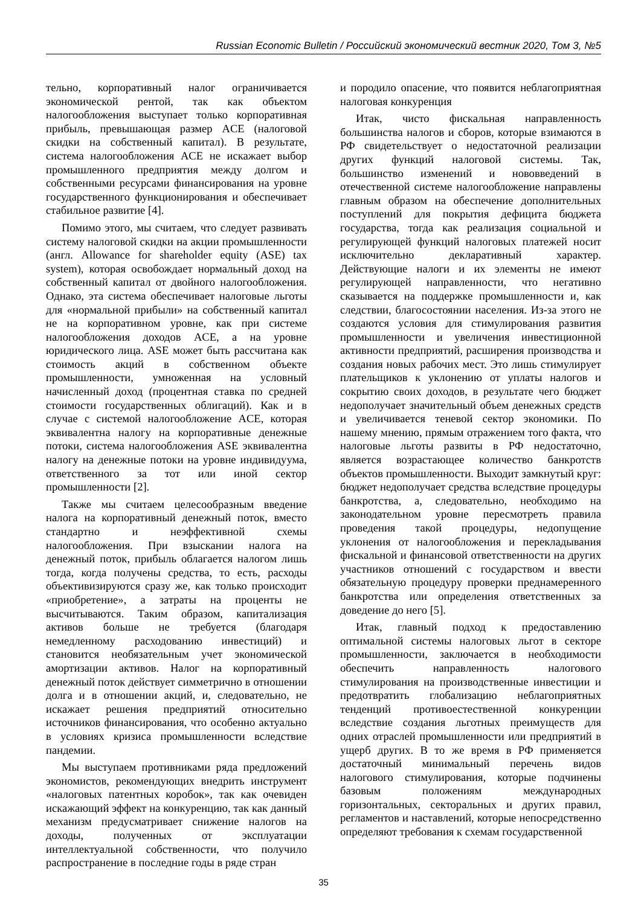Russian Economic Bulletin / Российский экономический вестник 2020, Том 3, №5
тельно, корпоративный налог ограничивается экономической рентой, так как объектом налогообложения выступает только корпоративная прибыль, превышающая размер ACE (налоговой скидки на собственный капитал). В результате, система налогообложения ACE не искажает выбор промышленного предприятия между долгом и собственными ресурсами финансирования на уровне государственного функционирования и обеспечивает стабильное развитие [4].
Помимо этого, мы считаем, что следует развивать систему налоговой скидки на акции промышленности (англ. Allowance for shareholder equity (ASE) tax system), которая освобождает нормальный доход на собственный капитал от двойного налогообложения. Однако, эта система обеспечивает налоговые льготы для «нормальной прибыли» на собственный капитал не на корпоративном уровне, как при системе налогообложения доходов ACE, а на уровне юридического лица. ASE может быть рассчитана как стоимость акций в собственном объекте промышленности, умноженная на условный начисленный доход (процентная ставка по средней стоимости государственных облигаций). Как и в случае с системой налогообложение ACE, которая эквивалентна налогу на корпоративные денежные потоки, система налогообложения ASE эквивалентна налогу на денежные потоки на уровне индивидуума, ответственного за тот или иной сектор промышленности [2].
Также мы считаем целесообразным введение налога на корпоративный денежный поток, вместо стандартно и неэффективной схемы налогообложения. При взыскании налога на денежный поток, прибыль облагается налогом лишь тогда, когда получены средства, то есть, расходы объективизируются сразу же, как только происходит «приобретение», а затраты на проценты не высчитываются. Таким образом, капитализация активов больше не требуется (благодаря немедленному расходованию инвестиций) и становится необязательным учет экономической амортизации активов. Налог на корпоративный денежный поток действует симметрично в отношении долга и в отношении акций, и, следовательно, не искажает решения предприятий относительно источников финансирования, что особенно актуально в условиях кризиса промышленности вследствие пандемии.
Мы выступаем противниками ряда предложений экономистов, рекомендующих внедрить инструмент «налоговых патентных коробок», так как очевиден искажающий эффект на конкуренцию, так как данный механизм предусматривает снижение налогов на доходы, полученных от эксплуатации интеллектуальной собственности, что получило распространение в последние годы в ряде стран
и породило опасение, что появится неблагоприятная налоговая конкуренция
Итак, чисто фискальная направленность большинства налогов и сборов, которые взимаются в РФ свидетельствует о недостаточной реализации других функций налоговой системы. Так, большинство изменений и нововведений в отечественной системе налогообложение направлены главным образом на обеспечение дополнительных поступлений для покрытия дефицита бюджета государства, тогда как реализация социальной и регулирующей функций налоговых платежей носит исключительно декларативный характер. Действующие налоги и их элементы не имеют регулирующей направленности, что негативно сказывается на поддержке промышленности и, как следствии, благосостоянии населения. Из-за этого не создаются условия для стимулирования развития промышленности и увеличения инвестиционной активности предприятий, расширения производства и создания новых рабочих мест. Это лишь стимулирует плательщиков к уклонению от уплаты налогов и сокрытию своих доходов, в результате чего бюджет недополучает значительный объем денежных средств и увеличивается теневой сектор экономики. По нашему мнению, прямым отражением того факта, что налоговые льготы развиты в РФ недостаточно, является возрастающее количество банкротств объектов промышленности. Выходит замкнутый круг: бюджет недополучает средства вследствие процедуры банкротства, а, следовательно, необходимо на законодательном уровне пересмотреть правила проведения такой процедуры, недопущение уклонения от налогообложения и перекладывания фискальной и финансовой ответственности на других участников отношений с государством и ввести обязательную процедуру проверки преднамеренного банкротства или определения ответственных за доведение до него [5].
Итак, главный подход к предоставлению оптимальной системы налоговых льгот в секторе промышленности, заключается в необходимости обеспечить направленность налогового стимулирования на производственные инвестиции и предотвратить глобализацию неблагоприятных тенденций противоестественной конкуренции вследствие создания льготных преимуществ для одних отраслей промышленности или предприятий в ущерб других. В то же время в РФ применяется достаточный минимальный перечень видов налогового стимулирования, которые подчинены базовым положениям международных горизонтальных, секторальных и других правил, регламентов и наставлений, которые непосредственно определяют требования к схемам государственной
35